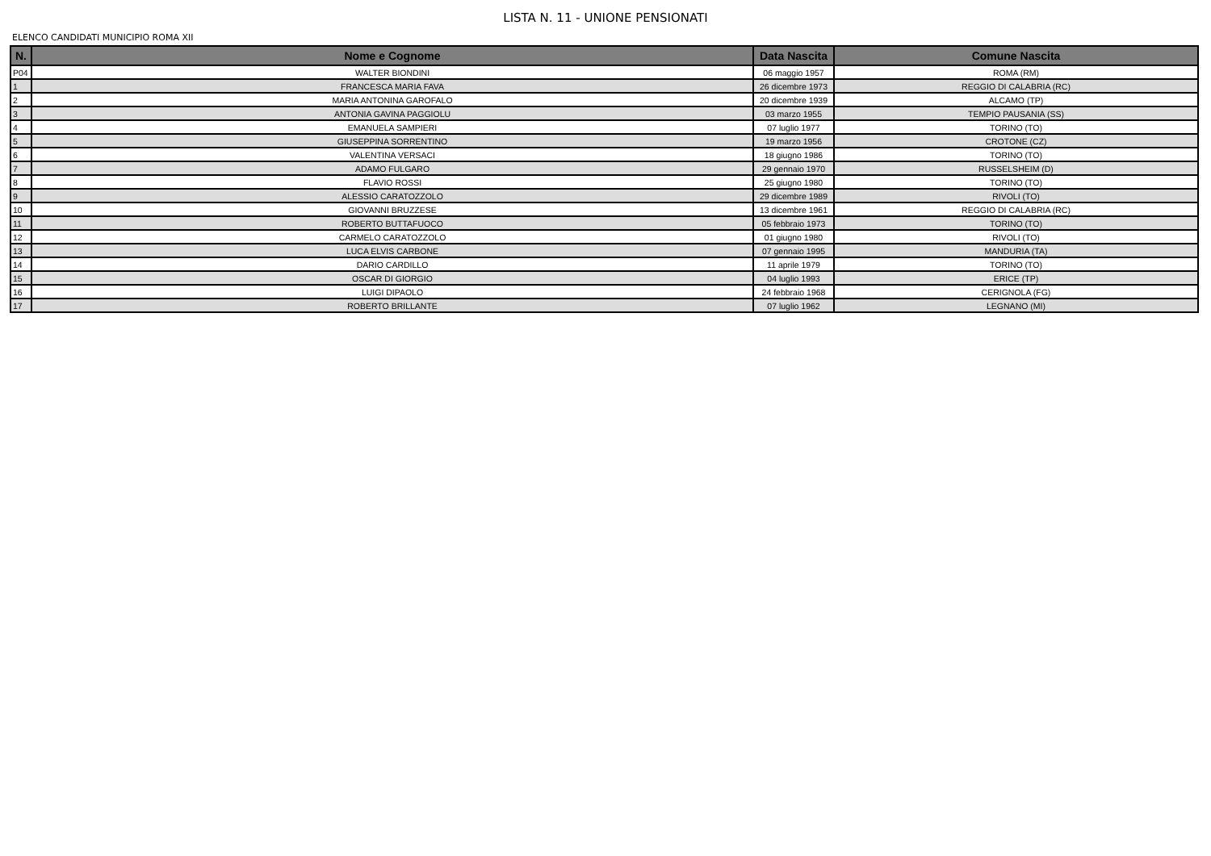LISTA N. 11 - UNIONE PENSIONATI
ELENCO CANDIDATI MUNICIPIO ROMA XII
| N. | Nome e Cognome | Data Nascita | Comune Nascita |
| --- | --- | --- | --- |
| P04 | WALTER BIONDINI | 06 maggio 1957 | ROMA (RM) |
| 1 | FRANCESCA MARIA FAVA | 26 dicembre 1973 | REGGIO DI CALABRIA (RC) |
| 2 | MARIA ANTONINA GAROFALO | 20 dicembre 1939 | ALCAMO (TP) |
| 3 | ANTONIA GAVINA PAGGIOLU | 03 marzo 1955 | TEMPIO PAUSANIA (SS) |
| 4 | EMANUELA SAMPIERI | 07 luglio 1977 | TORINO (TO) |
| 5 | GIUSEPPINA SORRENTINO | 19 marzo 1956 | CROTONE (CZ) |
| 6 | VALENTINA VERSACI | 18 giugno 1986 | TORINO (TO) |
| 7 | ADAMO FULGARO | 29 gennaio 1970 | RUSSELSHEIM (D) |
| 8 | FLAVIO ROSSI | 25 giugno 1980 | TORINO (TO) |
| 9 | ALESSIO CARATOZZOLO | 29 dicembre 1989 | RIVOLI (TO) |
| 10 | GIOVANNI BRUZZESE | 13 dicembre 1961 | REGGIO DI CALABRIA (RC) |
| 11 | ROBERTO BUTTAFUOCO | 05 febbraio 1973 | TORINO (TO) |
| 12 | CARMELO CARATOZZOLO | 01 giugno 1980 | RIVOLI (TO) |
| 13 | LUCA ELVIS CARBONE | 07 gennaio 1995 | MANDURIA (TA) |
| 14 | DARIO CARDILLO | 11 aprile 1979 | TORINO (TO) |
| 15 | OSCAR DI GIORGIO | 04 luglio 1993 | ERICE (TP) |
| 16 | LUIGI DIPAOLO | 24 febbraio 1968 | CERIGNOLA (FG) |
| 17 | ROBERTO BRILLANTE | 07 luglio 1962 | LEGNANO (MI) |